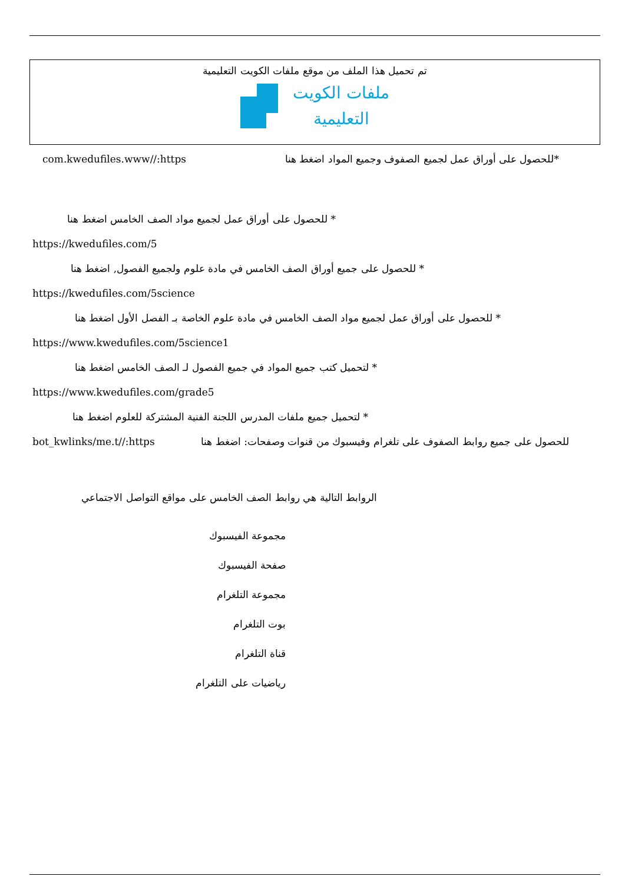تم تحميل هذا الملف من موقع ملفات الكويت التعليمية
ملفات الكويت
التعليمية
com.kwedufiles.www//:https *للحصول على أوراق عمل لجميع الصفوف وجميع المواد اضغط هنا
* للحصول على أوراق عمل لجميع مواد الصف الخامس اضغط هنا
https://kwedufiles.com/5
* للحصول على جميع أوراق الصف الخامس في مادة علوم ولجميع الفصول, اضغط هنا
https://kwedufiles.com/5science
* للحصول على أوراق عمل لجميع مواد الصف الخامس في مادة علوم الخاصة بـ الفصل الأول اضغط هنا
https://www.kwedufiles.com/5science1
* لتحميل كتب جميع المواد في جميع الفصول لـ الصف الخامس اضغط هنا
https://www.kwedufiles.com/grade5
* لتحميل جميع ملفات المدرس اللجنة الفنية المشتركة للعلوم اضغط هنا
bot_kwlinks/me.t//:https للحصول على جميع روابط الصفوف على تلغرام وفيسبوك من قنوات وصفحات: اضغط هنا
الروابط التالية هي روابط الصف الخامس على مواقع التواصل الاجتماعي
مجموعة الفيسبوك
صفحة الفيسبوك
مجموعة التلغرام
بوت التلغرام
قناة التلغرام
رياضيات على التلغرام